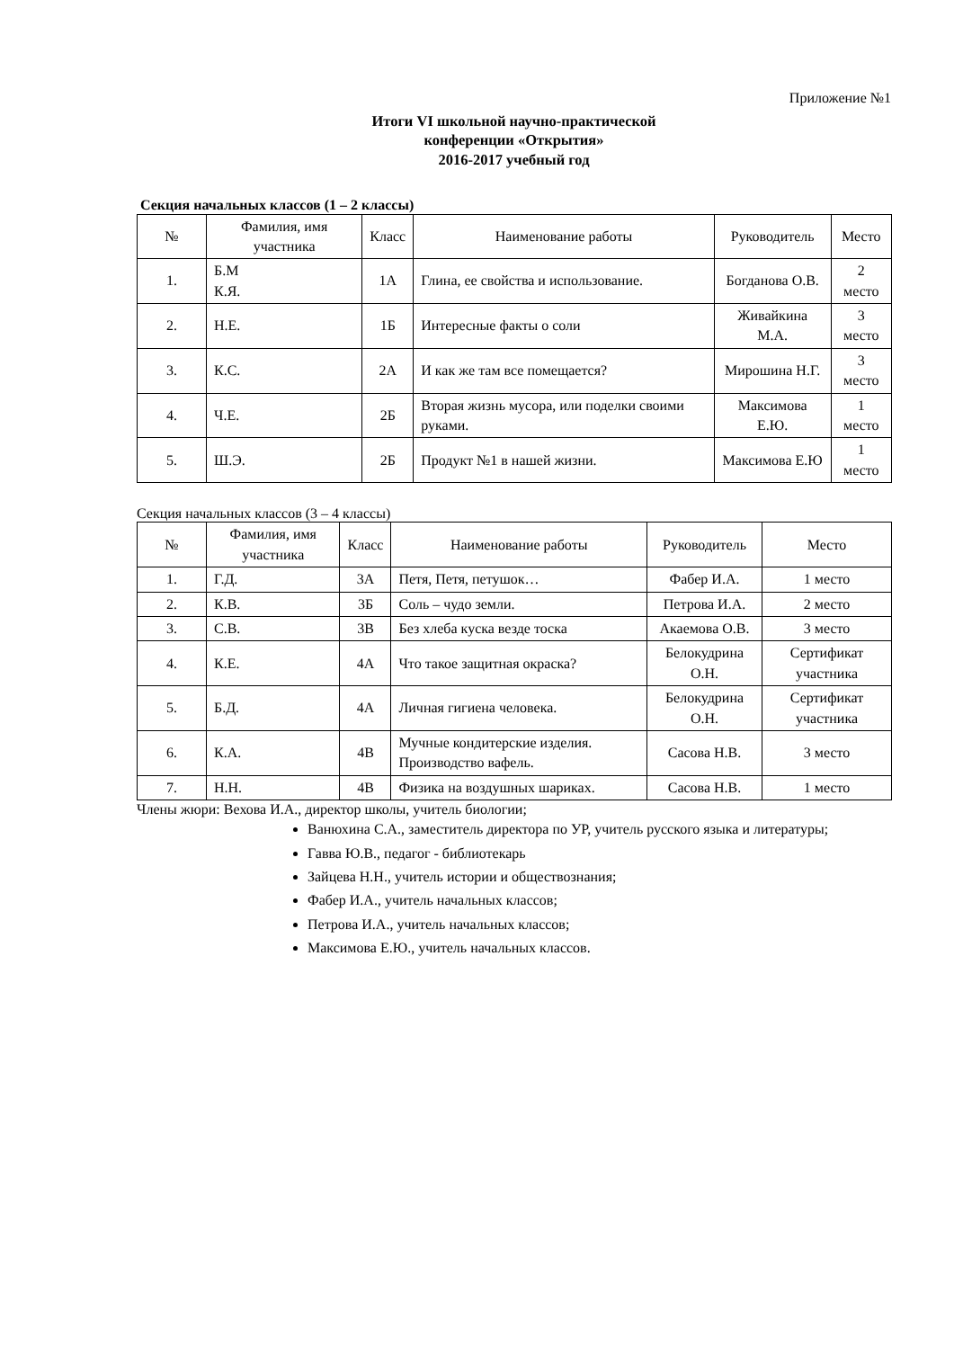Приложение №1
Итоги VI школьной научно-практической
конференции «Открытия»
2016-2017 учебный год
Секция начальных классов (1 – 2 классы)
| № | Фамилия, имя участника | Класс | Наименование работы | Руководитель | Место |
| --- | --- | --- | --- | --- | --- |
| 1. | Б.М К.Я. | 1А | Глина, ее свойства и использование. | Богданова О.В. | 2 место |
| 2. | Н.Е. | 1Б | Интересные факты о соли | Живайкина М.А. | 3 место |
| 3. | К.С. | 2А | И как же там все помещается? | Мирошина Н.Г. | 3 место |
| 4. | Ч.Е. | 2Б | Вторая жизнь мусора, или поделки своими руками. | Максимова Е.Ю. | 1 место |
| 5. | Ш.Э. | 2Б | Продукт №1 в нашей жизни. | Максимова Е.Ю | 1 место |
Секция начальных классов (3 – 4 классы)
| № | Фамилия, имя участника | Класс | Наименование работы | Руководитель | Место |
| --- | --- | --- | --- | --- | --- |
| 1. | Г.Д. | 3А | Петя, Петя, петушок… | Фабер И.А. | 1 место |
| 2. | К.В. | 3Б | Соль – чудо земли. | Петрова И.А. | 2 место |
| 3. | С.В. | 3В | Без хлеба куска везде тоска | Акаемова О.В. | 3 место |
| 4. | К.Е. | 4А | Что такое защитная окраска? | Белокудрина О.Н. | Сертификат участника |
| 5. | Б.Д. | 4А | Личная гигиена человека. | Белокудрина О.Н. | Сертификат участника |
| 6. | К.А. | 4В | Мучные кондитерские изделия. Производство вафель. | Сасова Н.В. | 3 место |
| 7. | Н.Н. | 4В | Физика на воздушных шариках. | Сасова Н.В. | 1 место |
Члены жюри: Вехова И.А., директор школы, учитель биологии;
Ванюхина С.А., заместитель директора по УР, учитель русского языка и литературы;
Гавва Ю.В., педагог - библиотекарь
Зайцева Н.Н., учитель истории и обществознания;
Фабер И.А., учитель начальных классов;
Петрова И.А., учитель начальных классов;
Максимова Е.Ю., учитель начальных классов.